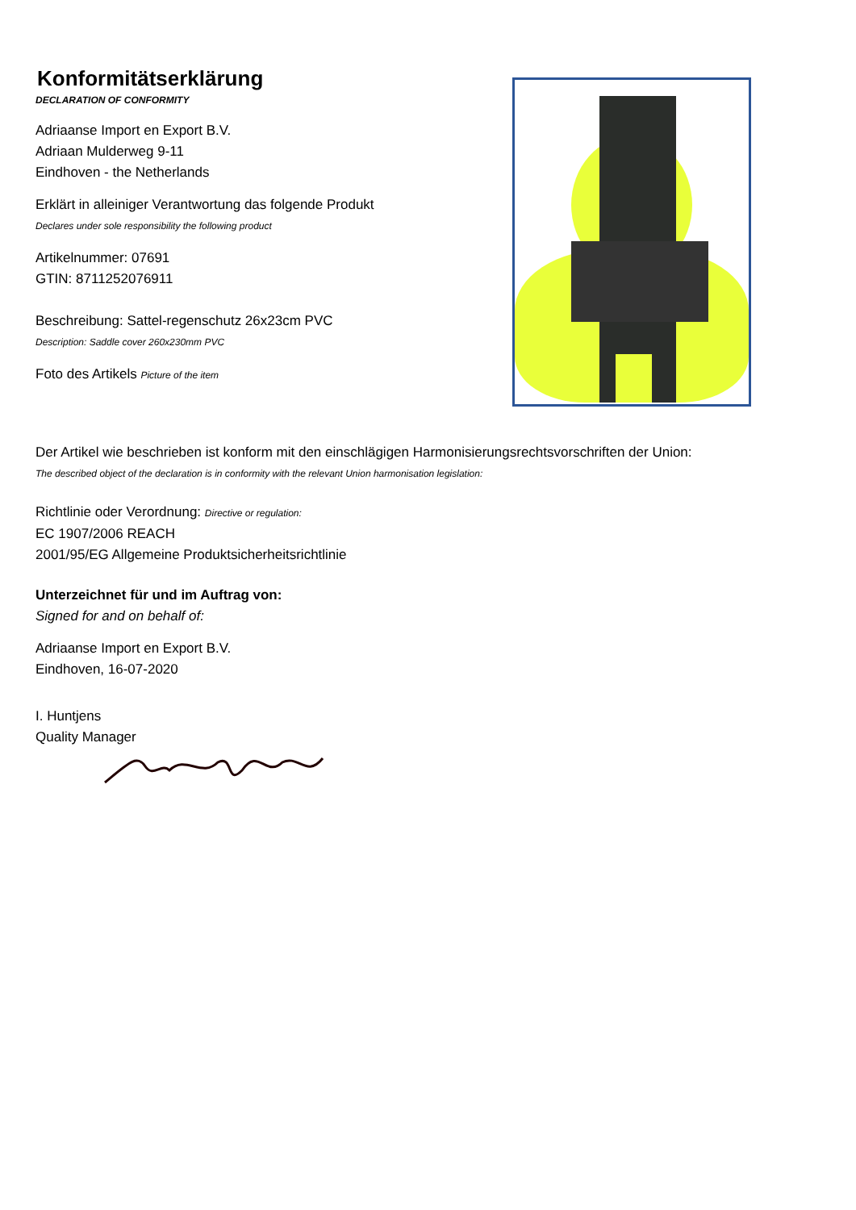Konformitätserklärung
DECLARATION OF CONFORMITY
Adriaanse Import en Export B.V.
Adriaan Mulderweg 9-11
Eindhoven - the Netherlands
Erklärt in alleiniger Verantwortung das folgende Produkt
Declares under sole responsibility the following product
Artikelnummer: 07691
GTIN: 8711252076911
Beschreibung: Sattel-regenschutz 26x23cm PVC
Description: Saddle cover 260x230mm PVC
Foto des Artikels Picture of the item
Der Artikel wie beschrieben ist konform mit den einschlägigen Harmonisierungsrechtsvorschriften der Union:
The described object of the declaration is in conformity with the relevant Union harmonisation legislation:
Richtlinie oder Verordnung: Directive or regulation:
EC 1907/2006 REACH
2001/95/EG Allgemeine Produktsicherheitsrichtlinie
Unterzeichnet für und im Auftrag von:
Signed for and on behalf of:
Adriaanse Import en Export B.V.
Eindhoven, 16-07-2020
I. Huntjens
Quality Manager